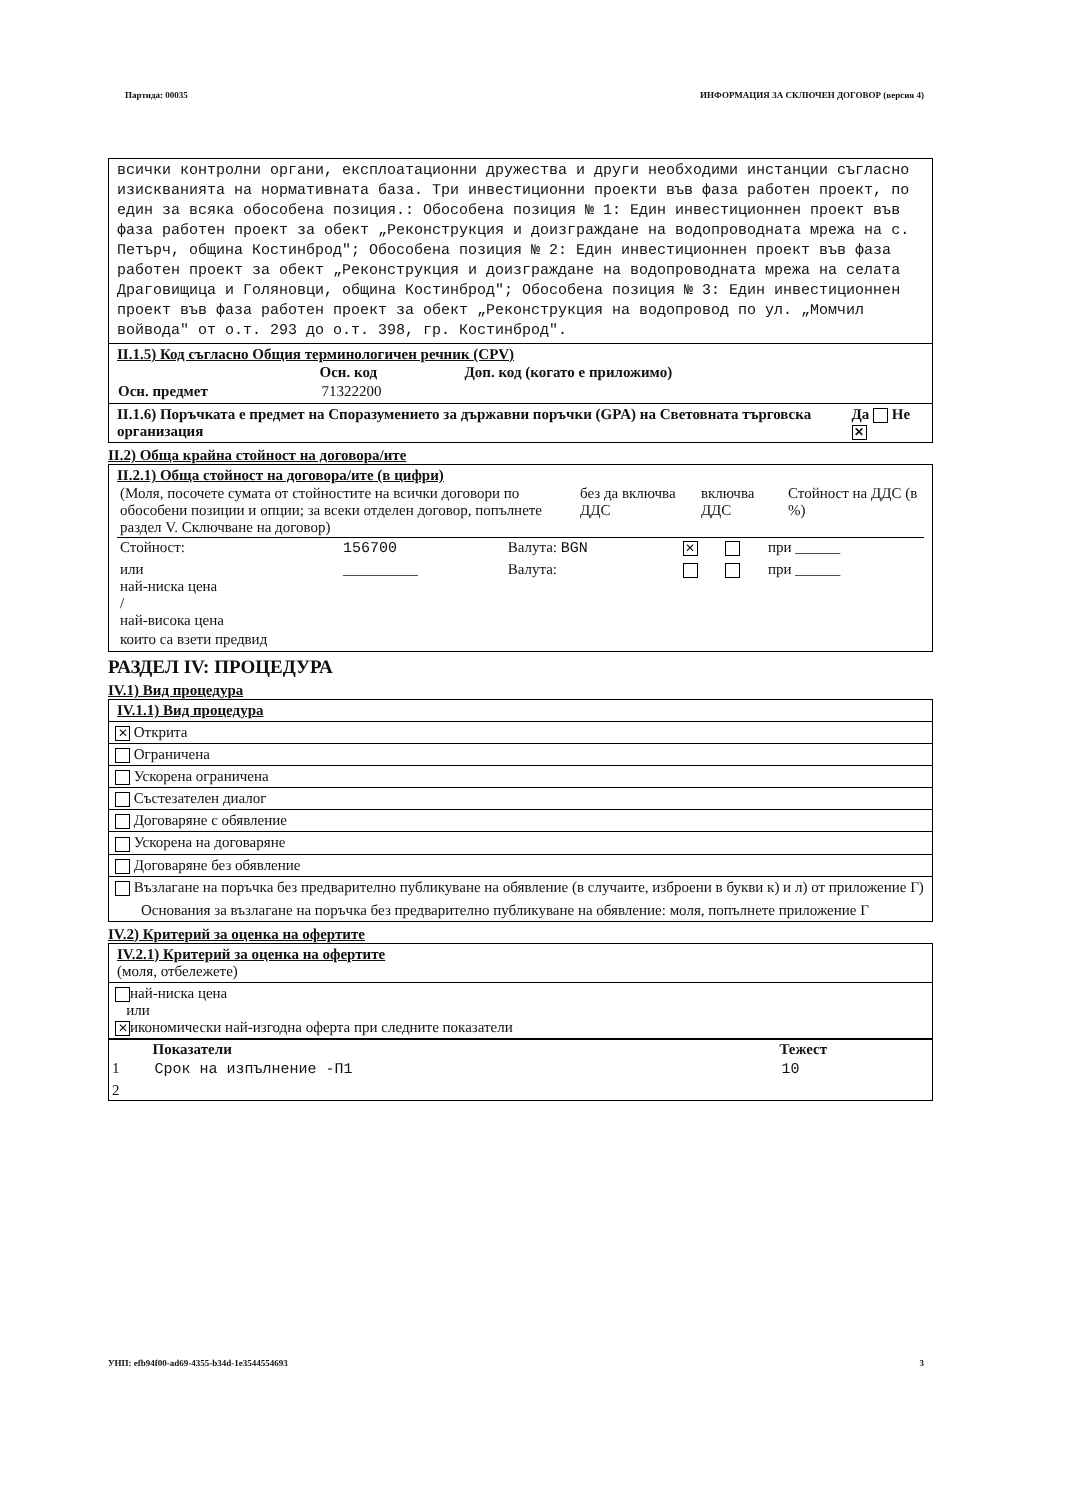Партида: 00035 ИНФОРМАЦИЯ ЗА СКЛЮЧЕН ДОГОВОР (версия 4)
всички контролни органи, експлоатационни дружества и други необходими инстанции съгласно изискванията на нормативната база. Три инвестиционни проекти във фаза работен проект, по един за всяка обособена позиция.: Обособена позиция № 1: Един инвестиционнен проект във фаза работен проект за обект „Реконструкция и доизграждане на водопроводната мрежа на с. Петърч, община Костинброд"; Обособена позиция № 2: Един инвестиционнен проект във фаза работен проект за обект „Реконструкция и доизграждане на водопроводната мрежа на селата Драговищица и Голяновци, община Костинброд"; Обособена позиция № 3: Един инвестиционнен проект във фаза работен проект за обект „Реконструкция на водопровод по ул. „Момчил войвода" от о.т. 293 до о.т. 398, гр. Костинброд".
II.1.5) Код съгласно Общия терминологичен речник (CPV)
| | Осн. код | Доп. код (когато е приложимо) |
| --- | --- | --- |
| Осн. предмет | 71322200 | |
II.1.6) Поръчката е предмет на Споразумението за държавни поръчки (GPA) на Световната търговска организация Да Не ✕
II.2) Обща крайна стойност на договора/ите
II.2.1) Обща стойност на договора/ите (в цифри)
| (Моля, посочете сумата от стойностите на всички договори по обособени позиции и опции; за всеки отделен договор, попълнете раздел V. Сключване на договор) | без да включва ДДС | включва ДДС | Стойност на ДДС (в %) |
| Стойност: | 156700 | Валута: BGN | ✕ | | при ______ |
| или най-ниска цена / най-висока цена | __________ | Валута: | | | при ______ |
| които са взети предвид | | | | | |
РАЗДЕЛ IV: ПРОЦЕДУРА
IV.1) Вид процедура
IV.1.1) Вид процедура
✕ Открита
Ограничена
Ускорена ограничена
Състезателен диалог
Договаряне с обявление
Ускорена на договаряне
Договаряне без обявление
Възлагане на поръчка без предварително публикуване на обявление (в случаите, изброени в букви к) и л) от приложение Г)
Основания за възлагане на поръчка без предварително публикуване на обявление: моля, попълнете приложение Г
IV.2) Критерий за оценка на офертите
IV.2.1) Критерий за оценка на офертите
(моля, отбележете)
най-ниска цена
или
✕ икономически най-изгодна оферта при следните показатели
| | Показатели | Тежест |
| 1 | Срок на изпълнение -П1 | 10 |
| 2 | | |
УНП: efb94f00-ad69-4355-b34d-1e3544554693 3